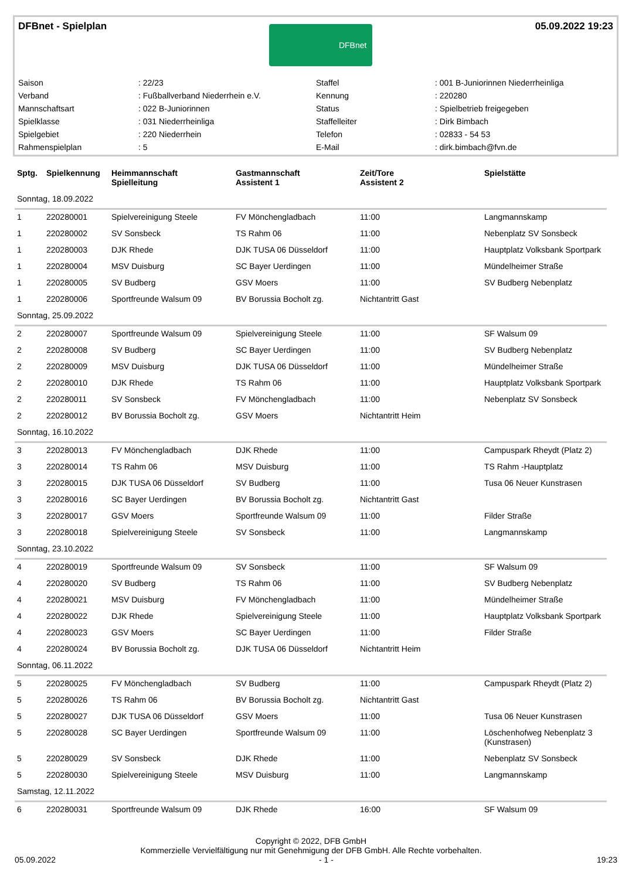DFBnet - Spielplan
DFBnet
05.09.2022 19:23
| Saison | : 22/23 | Staffel | : 001 B-Juniorinnen Niederrheinliga |
| Verband | : Fußballverband Niederrhein e.V. | Kennung | : 220280 |
| Mannschaftsart | : 022 B-Juniorinnen | Status | : Spielbetrieb freigegeben |
| Spielklasse | : 031 Niederrheinliga | Staffelleiter | : Dirk Bimbach |
| Spielgebiet | : 220 Niederrhein | Telefon | : 02833 - 54 53 |
| Rahmenspielplan | : 5 | E-Mail | : dirk.bimbach@fvn.de |
| Sptg. | Spielkennung | Heimmannschaft Spielleitung | Gastmannschaft Assistent 1 | Zeit/Tore Assistent 2 | Spielstätte |
| --- | --- | --- | --- | --- | --- |
| Sonntag, 18.09.2022 | | | | | |
| 1 | 220280001 | Spielvereinigung Steele | FV Mönchengladbach | 11:00 | Langmannskamp |
| 1 | 220280002 | SV Sonsbeck | TS Rahm 06 | 11:00 | Nebenplatz SV Sonsbeck |
| 1 | 220280003 | DJK Rhede | DJK TUSA 06 Düsseldorf | 11:00 | Hauptplatz Volksbank Sportpark |
| 1 | 220280004 | MSV Duisburg | SC Bayer Uerdingen | 11:00 | Mündelheimer Straße |
| 1 | 220280005 | SV Budberg | GSV Moers | 11:00 | SV Budberg Nebenplatz |
| 1 | 220280006 | Sportfreunde Walsum 09 | BV Borussia Bocholt zg. | Nichtantritt Gast | |
| Sonntag, 25.09.2022 | | | | | |
| 2 | 220280007 | Sportfreunde Walsum 09 | Spielvereinigung Steele | 11:00 | SF Walsum 09 |
| 2 | 220280008 | SV Budberg | SC Bayer Uerdingen | 11:00 | SV Budberg Nebenplatz |
| 2 | 220280009 | MSV Duisburg | DJK TUSA 06 Düsseldorf | 11:00 | Mündelheimer Straße |
| 2 | 220280010 | DJK Rhede | TS Rahm 06 | 11:00 | Hauptplatz Volksbank Sportpark |
| 2 | 220280011 | SV Sonsbeck | FV Mönchengladbach | 11:00 | Nebenplatz SV Sonsbeck |
| 2 | 220280012 | BV Borussia Bocholt zg. | GSV Moers | Nichtantritt Heim | |
| Sonntag, 16.10.2022 | | | | | |
| 3 | 220280013 | FV Mönchengladbach | DJK Rhede | 11:00 | Campuspark Rheydt (Platz 2) |
| 3 | 220280014 | TS Rahm 06 | MSV Duisburg | 11:00 | TS Rahm -Hauptplatz |
| 3 | 220280015 | DJK TUSA 06 Düsseldorf | SV Budberg | 11:00 | Tusa 06 Neuer Kunstrasen |
| 3 | 220280016 | SC Bayer Uerdingen | BV Borussia Bocholt zg. | Nichtantritt Gast | |
| 3 | 220280017 | GSV Moers | Sportfreunde Walsum 09 | 11:00 | Filder Straße |
| 3 | 220280018 | Spielvereinigung Steele | SV Sonsbeck | 11:00 | Langmannskamp |
| Sonntag, 23.10.2022 | | | | | |
| 4 | 220280019 | Sportfreunde Walsum 09 | SV Sonsbeck | 11:00 | SF Walsum 09 |
| 4 | 220280020 | SV Budberg | TS Rahm 06 | 11:00 | SV Budberg Nebenplatz |
| 4 | 220280021 | MSV Duisburg | FV Mönchengladbach | 11:00 | Mündelheimer Straße |
| 4 | 220280022 | DJK Rhede | Spielvereinigung Steele | 11:00 | Hauptplatz Volksbank Sportpark |
| 4 | 220280023 | GSV Moers | SC Bayer Uerdingen | 11:00 | Filder Straße |
| 4 | 220280024 | BV Borussia Bocholt zg. | DJK TUSA 06 Düsseldorf | Nichtantritt Heim | |
| Sonntag, 06.11.2022 | | | | | |
| 5 | 220280025 | FV Mönchengladbach | SV Budberg | 11:00 | Campuspark Rheydt (Platz 2) |
| 5 | 220280026 | TS Rahm 06 | BV Borussia Bocholt zg. | Nichtantritt Gast | |
| 5 | 220280027 | DJK TUSA 06 Düsseldorf | GSV Moers | 11:00 | Tusa 06 Neuer Kunstrasen |
| 5 | 220280028 | SC Bayer Uerdingen | Sportfreunde Walsum 09 | 11:00 | Löschenhofweg Nebenplatz 3 (Kunstrasen) |
| 5 | 220280029 | SV Sonsbeck | DJK Rhede | 11:00 | Nebenplatz SV Sonsbeck |
| 5 | 220280030 | Spielvereinigung Steele | MSV Duisburg | 11:00 | Langmannskamp |
| Samstag, 12.11.2022 | | | | | |
| 6 | 220280031 | Sportfreunde Walsum 09 | DJK Rhede | 16:00 | SF Walsum 09 |
Copyright © 2022, DFB GmbH
Kommerzielle Vervielfältigung nur mit Genehmigung der DFB GmbH. Alle Rechte vorbehalten.
05.09.2022 - 1 - 19:23